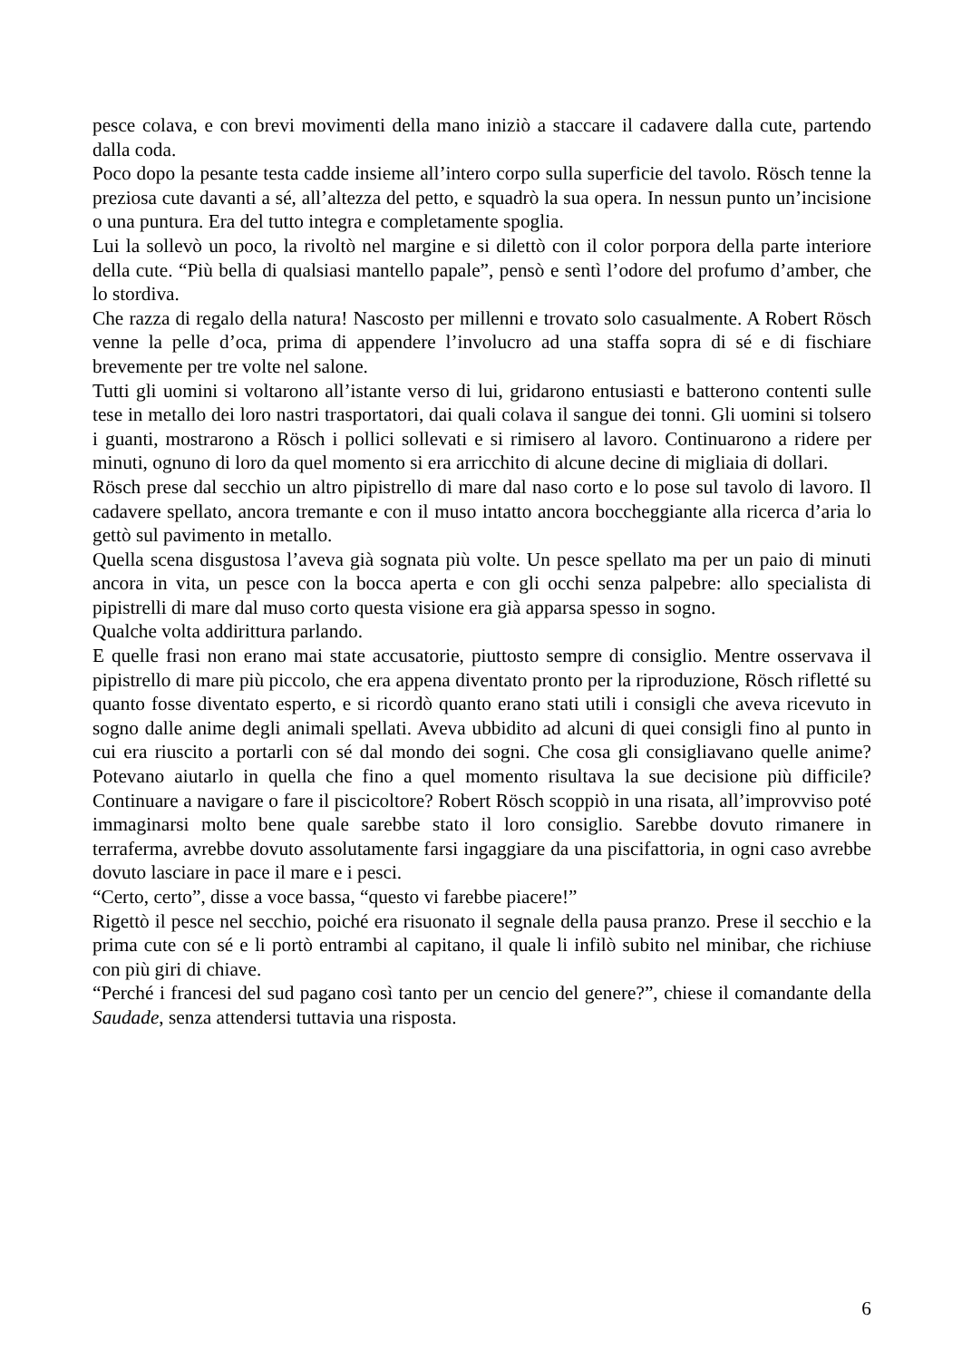pesce colava, e con brevi movimenti della mano iniziò a staccare il cadavere dalla cute, partendo dalla coda.
Poco dopo la pesante testa cadde insieme all’intero corpo sulla superficie del tavolo. Rösch tenne la preziosa cute davanti a sé, all’altezza del petto, e squadrò la sua opera. In nessun punto un’incisione o una puntura. Era del tutto integra e completamente spoglia.
Lui la sollevò un poco, la rivoltò nel margine e si dilettò con il color porpora della parte interiore della cute. “Più bella di qualsiasi mantello papale”, pensò e sentì l’odore del profumo d’amber, che lo stordiva.
Che razza di regalo della natura! Nascosto per millenni e trovato solo casualmente. A Robert Rösch venne la pelle d’oca, prima di appendere l’involucro ad una staffa sopra di sé e di fischiare brevemente per tre volte nel salone.
Tutti gli uomini si voltarono all’istante verso di lui, gridarono entusiasti e batterono contenti sulle tese in metallo dei loro nastri trasportatori, dai quali colava il sangue dei tonni. Gli uomini si tolsero i guanti, mostrarono a Rösch i pollici sollevati e si rimisero al lavoro. Continuarono a ridere per minuti, ognuno di loro da quel momento si era arricchito di alcune decine di migliaia di dollari.
Rösch prese dal secchio un altro pipistrello di mare dal naso corto e lo pose sul tavolo di lavoro. Il cadavere spellato, ancora tremante e con il muso intatto ancora boccheggiante alla ricerca d’aria lo gettò sul pavimento in metallo.
Quella scena disgustosa l’aveva già sognata più volte. Un pesce spellato ma per un paio di minuti ancora in vita, un pesce con la bocca aperta e con gli occhi senza palpebre: allo specialista di pipistrelli di mare dal muso corto questa visione era già apparsa spesso in sogno.
Qualche volta addirittura parlando.
E quelle frasi non erano mai state accusatorie, piuttosto sempre di consiglio. Mentre osservava il pipistrello di mare più piccolo, che era appena diventato pronto per la riproduzione, Rösch rifletté su quanto fosse diventato esperto, e si ricordò quanto erano stati utili i consigli che aveva ricevuto in sogno dalle anime degli animali spellati. Aveva ubbidito ad alcuni di quei consigli fino al punto in cui era riuscito a portarli con sé dal mondo dei sogni. Che cosa gli consigliavano quelle anime? Potevano aiutarlo in quella che fino a quel momento risultava la sue decisione più difficile? Continuare a navigare o fare il piscicoltore? Robert Rösch scoppiò in una risata, all’improvviso poté immaginarsi molto bene quale sarebbe stato il loro consiglio. Sarebbe dovuto rimanere in terraferma, avrebbe dovuto assolutamente farsi ingaggiare da una piscifattoria, in ogni caso avrebbe dovuto lasciare in pace il mare e i pesci.
“Certo, certo”, disse a voce bassa, “questo vi farebbe piacere!”
Rigettò il pesce nel secchio, poiché era risuonato il segnale della pausa pranzo. Prese il secchio e la prima cute con sé e li portò entrambi al capitano, il quale li infilò subito nel minibar, che richiuse con più giri di chiave.
“Perché i francesi del sud pagano così tanto per un cencio del genere?”, chiese il comandante della Saudade, senza attendersi tuttavia una risposta.
6